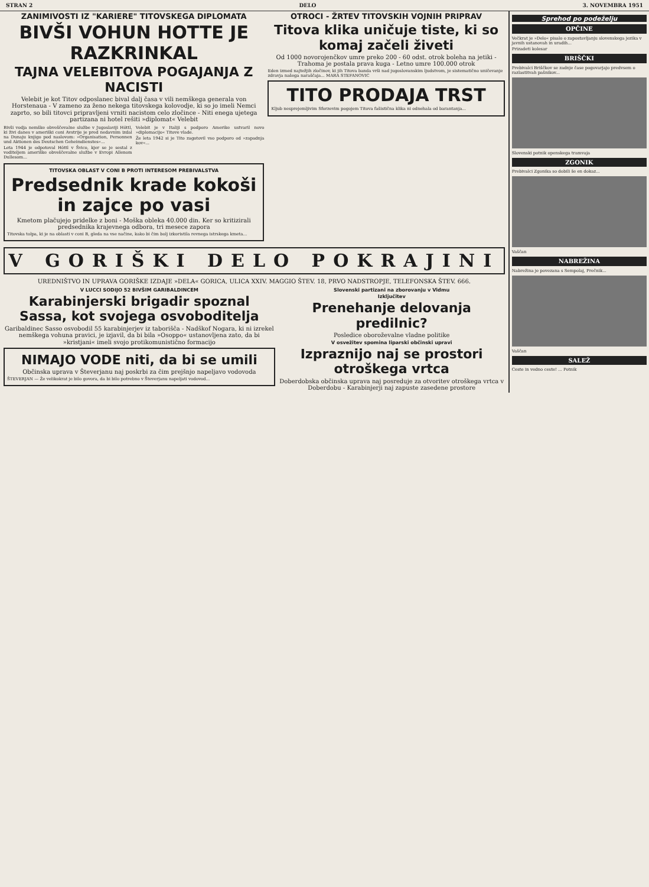STRAN 2 DELO 3. NOVEMBRA 1951
ZANIMIVOSTI IZ "KARIERE" TITOVSKEGA DIPLOMATA
BIVŠI VOHUN HOTTE JE RAZKRINKAL
TAJNA VELEBITOVA POGAJANJA Z NACISTI
Velebit je kot Titov odposlanec bival dalj časa v vili nemškega generala von Horstenaua - V zameno za ženo nekega titovskega kolovodje, ki so jo imeli Nemci zaprto, so bili titovci pripravljeni vrniti nacistom celo zločince - Niti enega ujetega partizana ni hotel rešiti »diplomat« Velebit
Bivši vodja nemške obveščevalne službe v Jugoslaviji Höttl, ki živi danes v ameriški coni Avstrije je pred nedavnim izdal na Dunaju knjigo pod naslovom: »Organisation, Personnen und Aktionen des Deutschen Geheimdienstes«...
Leta 1944 je odpotoval Höttl v Švico, kjer se je sestal z voditeljem ameriške obveščevalne službe v Evropi Allenom Dullesom...
Velebit je v Italiji s podporo Amerike ustvaril novo »diplomacijo« Titove vlade.
Že leta 1942 si je Tito zagotovil vso podporo od »zapadnja kov«...
TITOVSKA OBLAST V CONI B PROTI INTERESOM PREBIVALSTVA
Predsednik krade kokoši in zajce po vasi
Kmetom plačujejo pridelke z boni - Moška obleka 40.000 din. Ker so kritizirali predsednika krajevnega odbora, tri mesece zapora
Titovska tolpa, ki je na oblasti v coni B, gleda na vse načine, kako bi čim bolj izkoristila revnega istrskega kmeta...
OTROCI - ŽRTEV TITOVSKIH VOJNIH PRIPRAV
Titova klika uničuje tiste, ki so komaj začeli živeti
Od 1000 novorojenčkov umre preko 200 - 60 odst. otrok boleha na jetiki - Trahoma je postala prava kuga - Letno umre 100.000 otrok
Eden izmed najtežjih zločinov, ki jih Titova banda vrši nad jugoslovanskim ljudstvom, je sistematično uničevanje zdravja našega naraščaja... MARA STEFANOVIC
TITO PRODAJA TRST
Kljub nesprejemljivim Sforzevim pogojem Titova fašistična klika ni odnehala od barantanja...
V GORIŠKI DELO POKRAJINI
UREDNIŠTVO IN UPRAVA GORIŠKE IZDAJE »DELA« GORICA, ULICA XXIV. MAGGIO ŠTEV. 18, PRVO NADSTROPJE, TELEFONSKA ŠTEV. 666.
V LUCCI SODIJO 52 BIVŠIM GARIBALDINCEM
Karabinjerski brigadir spoznal Sassa, kot svojega osvoboditelja
Garibaldinec Sasso osvobodil 55 karabinjerjev iz taborišča - Nadškof Nogara, ki ni izrekel nemškega vohuna pravici, je izjavil, da bi bila »Osoppo« ustanovljena zato, da bi »kristjani« imeli svojo protikomunistično formacijo
NIMAJO VODE niti, da bi se umili
Občinska uprava v Števerjanu naj poskrbi za čim prejšnjo napeljavo vodovoda
ŠTEVERJAN — Že velikokrat je bilo govora, da bi bilo potrebno v Števerjanu napeljati vodovod...
Slovenski partizani na zborovanju v Vidmu
Izključitev
Prenehanje delovanja predilnic?
Posledice oboroževalne vladne politike
V osvežitev spomina liparski občinski upravi
Izpraznijo naj se prostori otroškega vrtca
Doberdobska občinska uprava naj posreduje za otvoritev otroškega vrtca v Doberdobu - Karabinjerji naj zapuste zasedene prostore
Sprehod po podeželju
OPČINE
Večkrat je »Delo« pisalo o zapostavljanju slovenskega jezika v javnih ustanovah in uradih...
Prizadeti kolesar
BRIŠČKI
Prebivalci Briščkov se zadnje čase pogovarjajo predvsem o razlastitvah pašnikov...
Slovenski potnik openskega tramvaja
ZGONIK
Prebivalci Zgonika so dobili še en dokaz...
Vaščan
NABREŽINA
Nabrežina je povezana s Sempolaj, Prečnik...
Vaščan
SALEŽ
Ceste in vedno ceste! ... Potnik